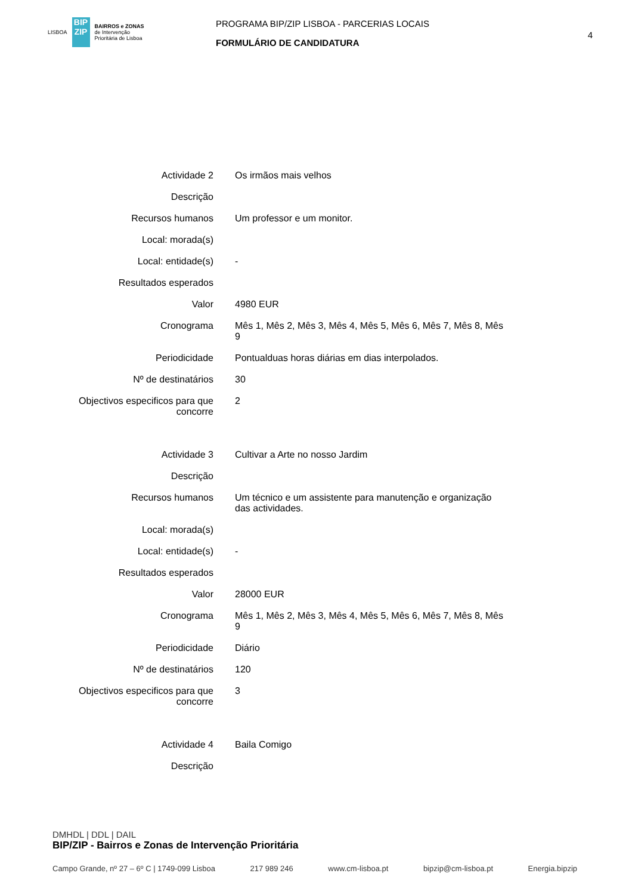LISBOA
BIP
ZIP
BAIRROS e ZONAS
de Intervenção
Prioritária de Lisboa
PROGRAMA BIP/ZIP LISBOA - PARCERIAS LOCAIS
FORMULÁRIO DE CANDIDATURA
4
| Actividade 2 | Os irmãos mais velhos |
| Descrição | |
| Recursos humanos | Um professor e um monitor. |
| Local: morada(s) | |
| Local: entidade(s) | - |
| Resultados esperados | |
| Valor | 4980 EUR |
| Cronograma | Mês 1, Mês 2, Mês 3, Mês 4, Mês 5, Mês 6, Mês 7, Mês 8, Mês 9 |
| Periodicidade | Pontualduas horas diárias em dias interpolados. |
| Nº de destinatários | 30 |
| Objectivos especificos para que concorre | 2 |
| Actividade 3 | Cultivar a Arte no nosso Jardim |
| Descrição | |
| Recursos humanos | Um técnico e um assistente para manutenção e organização das actividades. |
| Local: morada(s) | |
| Local: entidade(s) | - |
| Resultados esperados | |
| Valor | 28000 EUR |
| Cronograma | Mês 1, Mês 2, Mês 3, Mês 4, Mês 5, Mês 6, Mês 7, Mês 8, Mês 9 |
| Periodicidade | Diário |
| Nº de destinatários | 120 |
| Objectivos especificos para que concorre | 3 |
| Actividade 4 | Baila Comigo |
| Descrição | |
DMHDL | DDL | DAIL
BIP/ZIP - Bairros e Zonas de Intervenção Prioritária
Campo Grande, nº 27 – 6º C | 1749-099 Lisboa 217 989 246 www.cm-lisboa.pt bipzip@cm-lisboa.pt Energia.bipzip